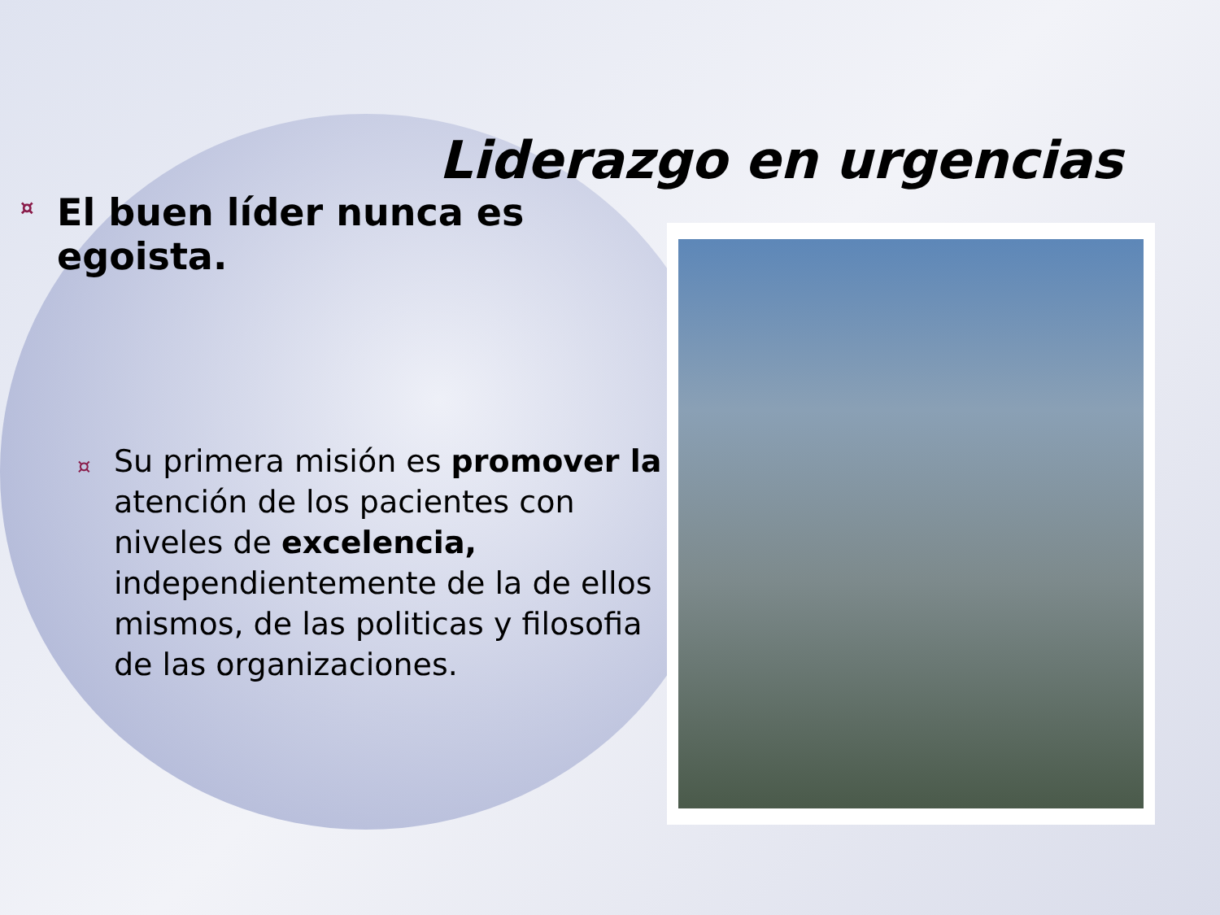Liderazgo en urgencias
¤ El buen líder nunca es egoista.
¤ Su primera misión es promover la atención de los pacientes con niveles de excelencia, independientemente de la de ellos mismos, de las politicas y filosofia de las organizaciones.